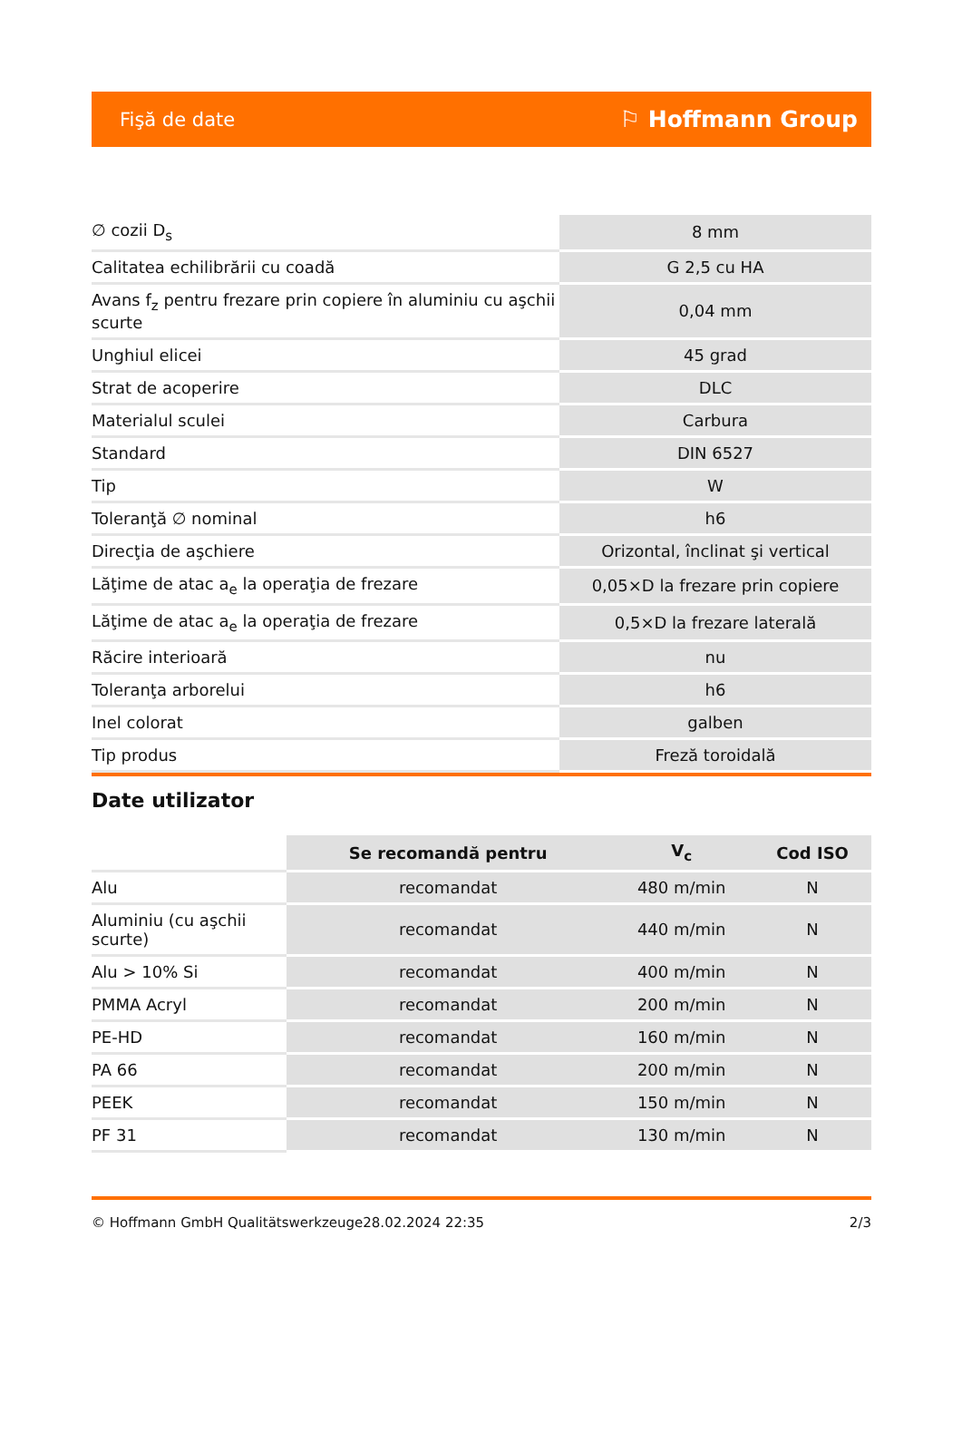Fişă de date ⚐ Hoffmann Group
| ∅ cozii D<sub>s</sub> | 8 mm |
| Calitatea echilibrării cu coadă | G 2,5 cu HA |
| Avans f<sub>z</sub> pentru frezare prin copiere în aluminiu cu aşchii scurte | 0,04 mm |
| Unghiul elicei | 45 grad |
| Strat de acoperire | DLC |
| Materialul sculei | Carbura |
| Standard | DIN 6527 |
| Tip | W |
| Toleranţă ∅ nominal | h6 |
| Direcţia de aşchiere | Orizontal, înclinat şi vertical |
| Lăţime de atac a<sub>e</sub> la operaţia de frezare | 0,05×D la frezare prin copiere |
| Lăţime de atac a<sub>e</sub> la operaţia de frezare | 0,5×D la frezare laterală |
| Răcire interioară | nu |
| Toleranţa arborelui | h6 |
| Inel colorat | galben |
| Tip produs | Freză toroidală |
Date utilizator
| | Se recomandă pentru | V<sub>c</sub> | Cod ISO |
| --- | --- | --- | --- |
| Alu | recomandat | 480 m/min | N |
| Aluminiu (cu aşchii scurte) | recomandat | 440 m/min | N |
| Alu > 10% Si | recomandat | 400 m/min | N |
| PMMA Acryl | recomandat | 200 m/min | N |
| PE-HD | recomandat | 160 m/min | N |
| PA 66 | recomandat | 200 m/min | N |
| PEEK | recomandat | 150 m/min | N |
| PF 31 | recomandat | 130 m/min | N |
© Hoffmann GmbH Qualitätswerkzeuge 28.02.2024 22:35 2/3